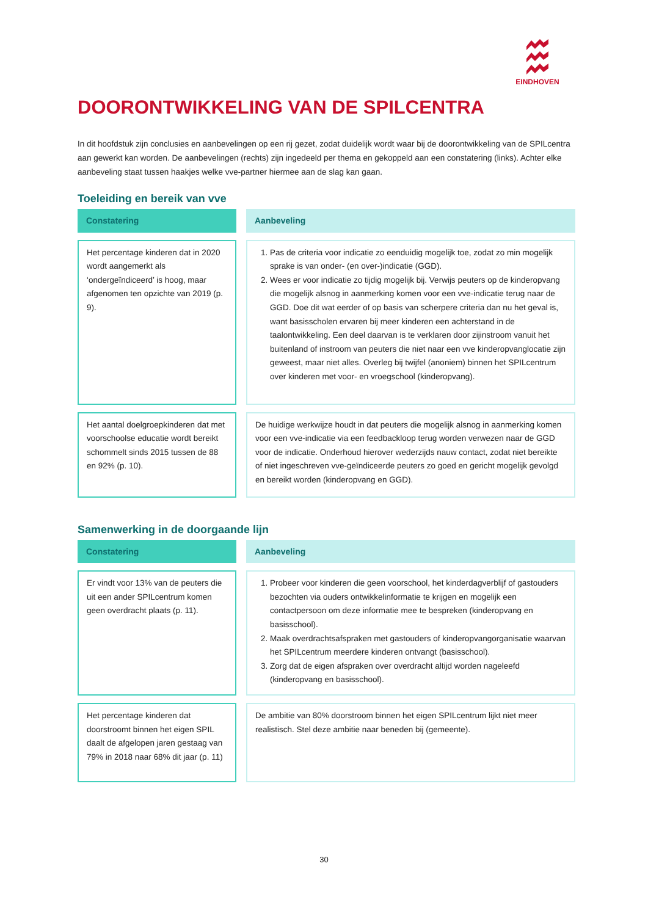EINDHOVEN
DOORONTWIKKELING VAN DE SPILCENTRA
In dit hoofdstuk zijn conclusies en aanbevelingen op een rij gezet, zodat duidelijk wordt waar bij de doorontwikkeling van de SPILcentra aan gewerkt kan worden. De aanbevelingen (rechts) zijn ingedeeld per thema en gekoppeld aan een constatering (links). Achter elke aanbeveling staat tussen haakjes welke vve-partner hiermee aan de slag kan gaan.
Toeleiding en bereik van vve
| Constatering | | Aanbeveling |
| Het percentage kinderen dat in 2020 wordt aangemerkt als ‘ondergeïndiceerd’ is hoog, maar afgenomen ten opzichte van 2019 (p. 9). | | 1. Pas de criteria voor indicatie zo eenduidig mogelijk toe, zodat zo min mogelijk sprake is van onder- (en over-)indicatie (GGD). 2. Wees er voor indicatie zo tijdig mogelijk bij. Verwijs peuters op de kinderopvang die mogelijk alsnog in aanmerking komen voor een vve-indicatie terug naar de GGD. Doe dit wat eerder of op basis van scherpere criteria dan nu het geval is, want basisscholen ervaren bij meer kinderen een achterstand in de taalontwikkeling. Een deel daarvan is te verklaren door zijinstroom vanuit het buitenland of instroom van peuters die niet naar een vve kinderopvanglocatie zijn geweest, maar niet alles. Overleg bij twijfel (anoniem) binnen het SPILcentrum over kinderen met voor- en vroegschool (kinderopvang). |
| Het aantal doelgroepkinderen dat met voorschoolse educatie wordt bereikt schommelt sinds 2015 tussen de 88 en 92% (p. 10). | | De huidige werkwijze houdt in dat peuters die mogelijk alsnog in aanmerking komen voor een vve-indicatie via een feedbackloop terug worden verwezen naar de GGD voor de indicatie. Onderhoud hierover wederzijds nauw contact, zodat niet bereikte of niet ingeschreven vve-geïndiceerde peuters zo goed en gericht mogelijk gevolgd en bereikt worden (kinderopvang en GGD). |
Samenwerking in de doorgaande lijn
| Constatering | | Aanbeveling |
| Er vindt voor 13% van de peuters die uit een ander SPILcentrum komen geen overdracht plaats (p. 11). | | 1. Probeer voor kinderen die geen voorschool, het kinderdagverblijf of gastouders bezochten via ouders ontwikkelinformatie te krijgen en mogelijk een contactpersoon om deze informatie mee te bespreken (kinderopvang en basisschool). 2. Maak overdrachtsafspraken met gastouders of kinderopvangorganisatie waarvan het SPILcentrum meerdere kinderen ontvangt (basisschool). 3. Zorg dat de eigen afspraken over overdracht altijd worden nageleefd (kinderopvang en basisschool). |
| Het percentage kinderen dat doorstroomt binnen het eigen SPIL daalt de afgelopen jaren gestaag van 79% in 2018 naar 68% dit jaar (p. 11) | | De ambitie van 80% doorstroom binnen het eigen SPILcentrum lijkt niet meer realistisch. Stel deze ambitie naar beneden bij (gemeente). |
30